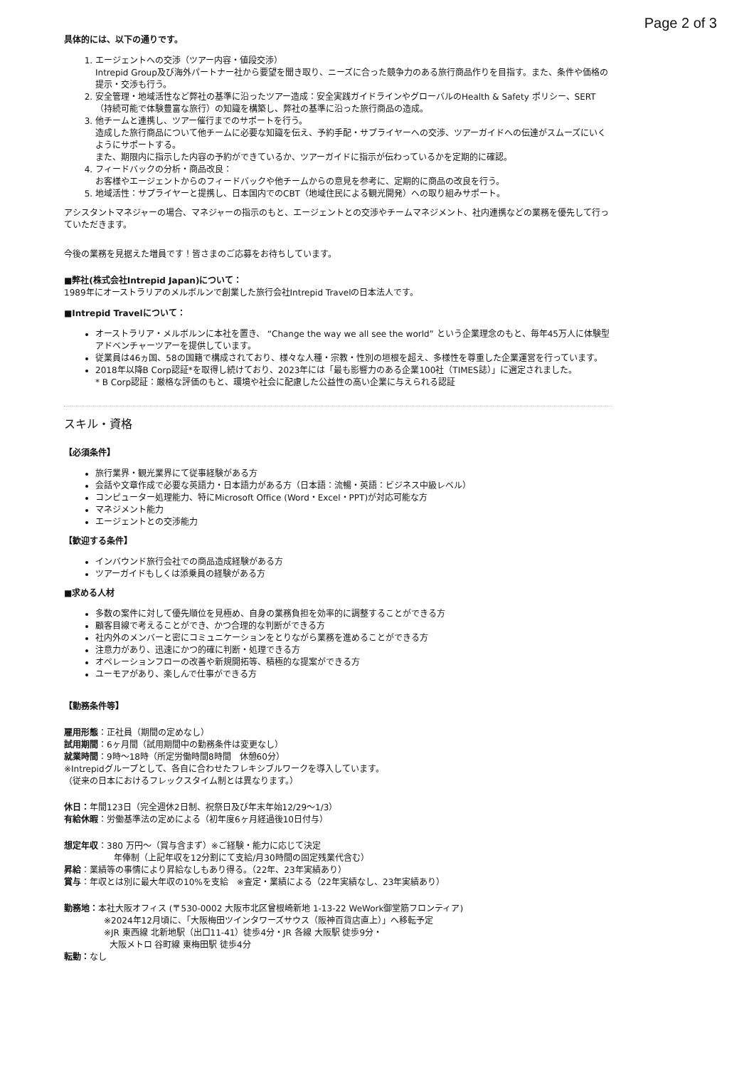Page 2 of 3
具体的には、以下の通りです。
1. エージェントへの交渉（ツアー内容・値段交渉）
Intrepid Group及び海外パートナー社から要望を聞き取り、ニーズに合った競争力のある旅行商品作りを目指す。また、条件や価格の提示・交渉も行う。
2. 安全管理・地域活性など弊社の基準に沿ったツアー造成：安全実践ガイドラインやグローバルのHealth & Safety ポリシー、SERT（持続可能で体験豊富な旅行）の知識を構築し、弊社の基準に沿った旅行商品の造成。
3. 他チームと連携し、ツアー催行までのサポートを行う。
造成した旅行商品について他チームに必要な知識を伝え、予約手配・サプライヤーへの交渉、ツアーガイドへの伝達がスムーズにいくようにサポートする。
また、期限内に指示した内容の予約ができているか、ツアーガイドに指示が伝わっているかを定期的に確認。
4. フィードバックの分析・商品改良：
お客様やエージェントからのフィードバックや他チームからの意見を参考に、定期的に商品の改良を行う。
5. 地域活性：サプライヤーと提携し、日本国内でのCBT（地域住民による観光開発）への取り組みサポート。
アシスタントマネジャーの場合、マネジャーの指示のもと、エージェントとの交渉やチームマネジメント、社内連携などの業務を優先して行っていただきます。
今後の業務を見据えた増員です！皆さまのご応募をお待ちしています。
■弊社(株式会社Intrepid Japan)について：
1989年にオーストラリアのメルボルンで創業した旅行会社Intrepid Travelの日本法人です。
■Intrepid Travelについて：
オーストラリア・メルボルンに本社を置き、 “Change the way we all see the world” という企業理念のもと、毎年45万人に体験型アドベンチャーツアーを提供しています。
従業員は46ヵ国、58の国籍で構成されており、様々な人種・宗教・性別の垣根を超え、多様性を尊重した企業運営を行っています。
2018年以降B Corp認証*を取得し続けており、2023年には「最も影響力のある企業100社（TIMES誌）」に選定されました。
* B Corp認証：厳格な評価のもと、環境や社会に配慮した公益性の高い企業に与えられる認証
スキル・資格
【必須条件】
旅行業界・観光業界にて従事経験がある方
会話や文章作成で必要な英語力・日本語力がある方（日本語：流暢・英語：ビジネス中級レベル）
コンピューター処理能力、特にMicrosoft Office (Word・Excel・PPT)が対応可能な方
マネジメント能力
エージェントとの交渉能力
【歓迎する条件】
インバウンド旅行会社での商品造成経験がある方
ツアーガイドもしくは添乗員の経験がある方
■求める人材
多数の案件に対して優先順位を見極め、自身の業務負担を効率的に調整することができる方
顧客目線で考えることができ、かつ合理的な判断ができる方
社内外のメンバーと密にコミュニケーションをとりながら業務を進めることができる方
注意力があり、迅速にかつ的確に判断・処理できる方
オペレーションフローの改善や新規開拓等、積極的な提案ができる方
ユーモアがあり、楽しんで仕事ができる方
【勤務条件等】
雇用形態：正社員（期間の定めなし）
試用期間：6ヶ月間（試用期間中の勤務条件は変更なし）
就業時間：9時～18時（所定労働時間8時間　休憩60分）
※Intrepidグループとして、各自に合わせたフレキシブルワークを導入しています。
（従来の日本におけるフレックスタイム制とは異なります。）
休日：年間123日（完全週休2日制、祝祭日及び年末年始12/29～1/3）
有給休暇：労働基準法の定めによる（初年度6ヶ月経過後10日付与）
想定年収：380 万円～（賞与含まず）※ご経験・能力に応じて決定
年俸制（上記年収を12分割にて支給/月30時間の固定残業代含む）
昇給：業績等の事情により昇給なしもあり得る。（22年、23年実績あり）
賞与：年収とは別に最大年収の10%を支給　※査定・業績による（22年実績なし、23年実績あり）
勤務地：本社大阪オフィス (〒530-0002 大阪市北区曾根崎新地 1-13-22 WeWork御堂筋フロンティア)
※2024年12月頃に、「大阪梅田ツインタワーズサウス（阪神百貨店直上）」へ移転予定
※JR 東西線 北新地駅（出口11-41）徒歩4分・JR 各線 大阪駅 徒歩9分・
大阪メトロ 谷町線 東梅田駅 徒歩4分
転勤：なし